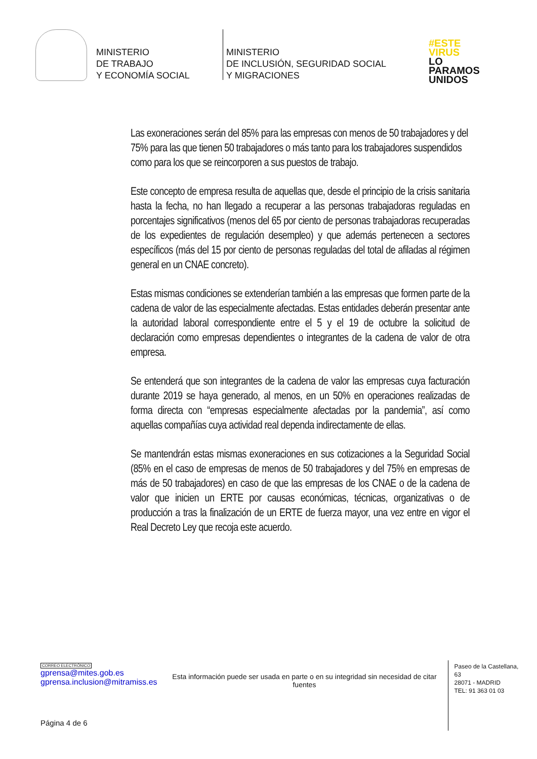MINISTERIO
DE TRABAJO
Y ECONOMÍA SOCIAL
MINISTERIO
DE INCLUSIÓN, SEGURIDAD SOCIAL
Y MIGRACIONES
#ESTE
VIRUS
LO
PARAMOS
UNIDOS
Las exoneraciones serán del 85% para las empresas con menos de 50 trabajadores y del 75% para las que tienen 50 trabajadores o más tanto para los trabajadores suspendidos como para los que se reincorporen a sus puestos de trabajo.
Este concepto de empresa resulta de aquellas que, desde el principio de la crisis sanitaria hasta la fecha, no han llegado a recuperar a las personas trabajadoras reguladas en porcentajes significativos (menos del 65 por ciento de personas trabajadoras recuperadas de los expedientes de regulación desempleo) y que además pertenecen a sectores específicos (más del 15 por ciento de personas reguladas del total de afiladas al régimen general en un CNAE concreto).
Estas mismas condiciones se extenderían también a las empresas que formen parte de la cadena de valor de las especialmente afectadas. Estas entidades deberán presentar ante la autoridad laboral correspondiente entre el 5 y el 19 de octubre la solicitud de declaración como empresas dependientes o integrantes de la cadena de valor de otra empresa.
Se entenderá que son integrantes de la cadena de valor las empresas cuya facturación durante 2019 se haya generado, al menos, en un 50% en operaciones realizadas de forma directa con “empresas especialmente afectadas por la pandemia”, así como aquellas compañías cuya actividad real dependa indirectamente de ellas.
Se mantendrán estas mismas exoneraciones en sus cotizaciones a la Seguridad Social (85% en el caso de empresas de menos de 50 trabajadores y del 75% en empresas de más de 50 trabajadores) en caso de que las empresas de los CNAE o de la cadena de valor que inicien un ERTE por causas económicas, técnicas, organizativas o de producción a tras la finalización de un ERTE de fuerza mayor, una vez entre en vigor el Real Decreto Ley que recoja este acuerdo.
CORREO ELECTRÓNICO
gprensa@mites.gob.es
gprensa.inclusion@mitramiss.es
Esta información puede ser usada en parte o en su integridad sin necesidad de citar fuentes
Paseo de la Castellana, 63
28071 - MADRID
TEL: 91 363 01 03
Página 4 de 6